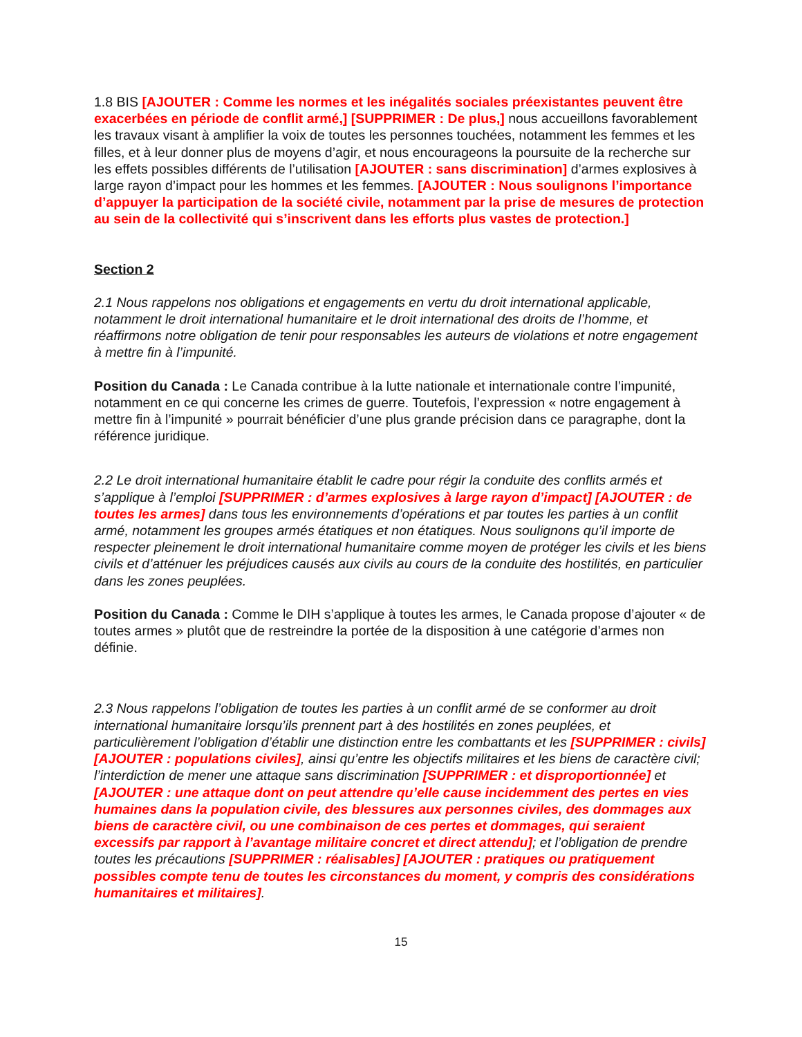1.8 BIS [AJOUTER : Comme les normes et les inégalités sociales préexistantes peuvent être exacerbées en période de conflit armé,] [SUPPRIMER : De plus,] nous accueillons favorablement les travaux visant à amplifier la voix de toutes les personnes touchées, notamment les femmes et les filles, et à leur donner plus de moyens d’agir, et nous encourageons la poursuite de la recherche sur les effets possibles différents de l’utilisation [AJOUTER : sans discrimination] d’armes explosives à large rayon d’impact pour les hommes et les femmes. [AJOUTER : Nous soulignons l’importance d’appuyer la participation de la société civile, notamment par la prise de mesures de protection au sein de la collectivité qui s’inscrivent dans les efforts plus vastes de protection.]
Section 2
2.1 Nous rappelons nos obligations et engagements en vertu du droit international applicable, notamment le droit international humanitaire et le droit international des droits de l’homme, et réaffirmons notre obligation de tenir pour responsables les auteurs de violations et notre engagement à mettre fin à l’impunité.
Position du Canada : Le Canada contribue à la lutte nationale et internationale contre l’impunité, notamment en ce qui concerne les crimes de guerre. Toutefois, l’expression « notre engagement à mettre fin à l’impunité » pourrait bénéficier d’une plus grande précision dans ce paragraphe, dont la référence juridique.
2.2 Le droit international humanitaire établit le cadre pour régir la conduite des conflits armés et s’applique à l’emploi [SUPPRIMER : d’armes explosives à large rayon d’impact] [AJOUTER : de toutes les armes] dans tous les environnements d’opérations et par toutes les parties à un conflit armé, notamment les groupes armés étatiques et non étatiques. Nous soulignons qu’il importe de respecter pleinement le droit international humanitaire comme moyen de protéger les civils et les biens civils et d’atténuer les préjudices causés aux civils au cours de la conduite des hostilités, en particulier dans les zones peuplées.
Position du Canada : Comme le DIH s’applique à toutes les armes, le Canada propose d’ajouter « de toutes armes » plutôt que de restreindre la portée de la disposition à une catégorie d’armes non définie.
2.3 Nous rappelons l’obligation de toutes les parties à un conflit armé de se conformer au droit international humanitaire lorsqu’ils prennent part à des hostilités en zones peuplées, et particulièrement l’obligation d’établir une distinction entre les combattants et les [SUPPRIMER : civils] [AJOUTER : populations civiles], ainsi qu’entre les objectifs militaires et les biens de caractère civil; l’interdiction de mener une attaque sans discrimination [SUPPRIMER : et disproportionnée] et [AJOUTER : une attaque dont on peut attendre qu’elle cause incidemment des pertes en vies humaines dans la population civile, des blessures aux personnes civiles, des dommages aux biens de caractère civil, ou une combinaison de ces pertes et dommages, qui seraient excessifs par rapport à l’avantage militaire concret et direct attendu]; et l’obligation de prendre toutes les précautions [SUPPRIMER : réalisables] [AJOUTER : pratiques ou pratiquement possibles compte tenu de toutes les circonstances du moment, y compris des considérations humanitaires et militaires].
15